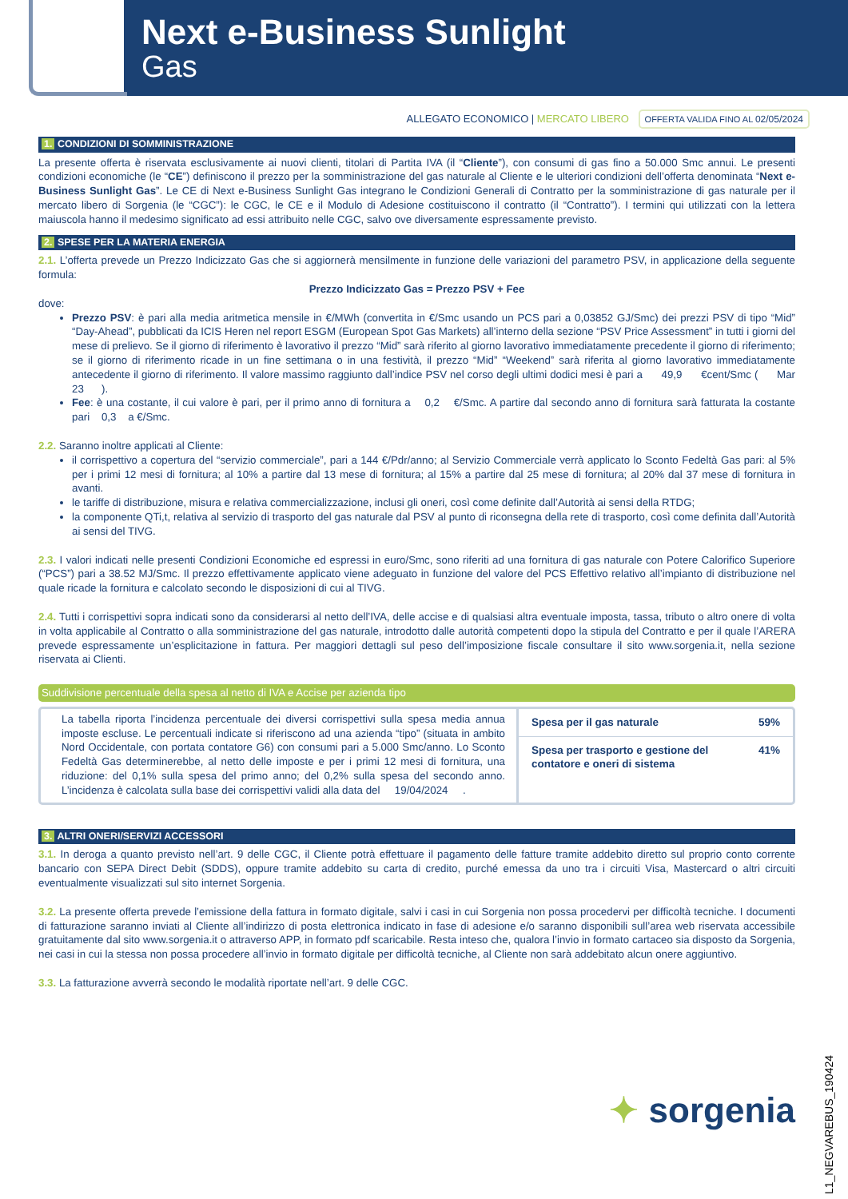Next e-Business Sunlight
Gas
ALLEGATO ECONOMICO | MERCATO LIBERO OFFERTA VALIDA FINO AL 02/05/2024
1. CONDIZIONI DI SOMMINISTRAZIONE
La presente offerta è riservata esclusivamente ai nuovi clienti, titolari di Partita IVA (il “Cliente”), con consumi di gas fino a 50.000 Smc annui. Le presenti condizioni economiche (le “CE”) definiscono il prezzo per la somministrazione del gas naturale al Cliente e le ulteriori condizioni dell’offerta denominata “Next e-Business Sunlight Gas”. Le CE di Next e-Business Sunlight Gas integrano le Condizioni Generali di Contratto per la somministrazione di gas naturale per il mercato libero di Sorgenia (le “CGC”): le CGC, le CE e il Modulo di Adesione costituiscono il contratto (il “Contratto”). I termini qui utilizzati con la lettera maiuscola hanno il medesimo significato ad essi attribuito nelle CGC, salvo ove diversamente espressamente previsto.
2. SPESE PER LA MATERIA ENERGIA
2.1. L’offerta prevede un Prezzo Indicizzato Gas che si aggiornerà mensilmente in funzione delle variazioni del parametro PSV, in applicazione della seguente formula:
Prezzo Indicizzato Gas = Prezzo PSV + Fee
dove:
Prezzo PSV: è pari alla media aritmetica mensile in €/MWh (convertita in €/Smc usando un PCS pari a 0,03852 GJ/Smc) dei prezzi PSV di tipo “Mid” “Day-Ahead”, pubblicati da ICIS Heren nel report ESGM (European Spot Gas Markets) all’interno della sezione “PSV Price Assessment” in tutti i giorni del mese di prelievo. Se il giorno di riferimento è lavorativo il prezzo “Mid” sarà riferito al giorno lavorativo immediatamente precedente il giorno di riferimento; se il giorno di riferimento ricade in un fine settimana o in una festività, il prezzo “Mid” “Weekend” sarà riferita al giorno lavorativo immediatamente antecedente il giorno di riferimento. Il valore massimo raggiunto dall’indice PSV nel corso degli ultimi dodici mesi è pari a 49,9 €cent/Smc ( Mar 23 ).
Fee: è una costante, il cui valore è pari, per il primo anno di fornitura a 0,2 €/Smc. A partire dal secondo anno di fornitura sarà fatturata la costante pari 0,3 a €/Smc.
2.2. Saranno inoltre applicati al Cliente:
il corrispettivo a copertura del “servizio commerciale”, pari a 144 €/Pdr/anno; al Servizio Commerciale verrà applicato lo Sconto Fedeltà Gas pari: al 5% per i primi 12 mesi di fornitura; al 10% a partire dal 13 mese di fornitura; al 15% a partire dal 25 mese di fornitura; al 20% dal 37 mese di fornitura in avanti.
le tariffe di distribuzione, misura e relativa commercializzazione, inclusi gli oneri, così come definite dall’Autorità ai sensi della RTDG;
la componente QTi,t, relativa al servizio di trasporto del gas naturale dal PSV al punto di riconsegna della rete di trasporto, così come definita dall’Autorità ai sensi del TIVG.
2.3. I valori indicati nelle presenti Condizioni Economiche ed espressi in euro/Smc, sono riferiti ad una fornitura di gas naturale con Potere Calorifico Superiore (“PCS”) pari a 38.52 MJ/Smc. Il prezzo effettivamente applicato viene adeguato in funzione del valore del PCS Effettivo relativo all’impianto di distribuzione nel quale ricade la fornitura e calcolato secondo le disposizioni di cui al TIVG.
2.4. Tutti i corrispettivi sopra indicati sono da considerarsi al netto dell’IVA, delle accise e di qualsiasi altra eventuale imposta, tassa, tributo o altro onere di volta in volta applicabile al Contratto o alla somministrazione del gas naturale, introdotto dalle autorità competenti dopo la stipula del Contratto e per il quale l’ARERA prevede espressamente un’esplicitazione in fattura. Per maggiori dettagli sul peso dell’imposizione fiscale consultare il sito www.sorgenia.it, nella sezione riservata ai Clienti.
Suddivisione percentuale della spesa al netto di IVA e Accise per azienda tipo
La tabella riporta l’incidenza percentuale dei diversi corrispettivi sulla spesa media annua imposte escluse. Le percentuali indicate si riferiscono ad una azienda “tipo” (situata in ambito Nord Occidentale, con portata contatore G6) con consumi pari a 5.000 Smc/anno. Lo Sconto Fedeltà Gas determinerebbe, al netto delle imposte e per i primi 12 mesi di fornitura, una riduzione: del 0,1% sulla spesa del primo anno; del 0,2% sulla spesa del secondo anno. L’incidenza è calcolata sulla base dei corrispettivi validi alla data del 19/04/2024 .
| Spesa per il gas naturale | 59% |
| Spesa per trasporto e gestione del contatore e oneri di sistema | 41% |
3. ALTRI ONERI/SERVIZI ACCESSORI
3.1. In deroga a quanto previsto nell’art. 9 delle CGC, il Cliente potrà effettuare il pagamento delle fatture tramite addebito diretto sul proprio conto corrente bancario con SEPA Direct Debit (SDDS), oppure tramite addebito su carta di credito, purché emessa da uno tra i circuiti Visa, Mastercard o altri circuiti eventualmente visualizzati sul sito internet Sorgenia.
3.2. La presente offerta prevede l’emissione della fattura in formato digitale, salvi i casi in cui Sorgenia non possa procedervi per difficoltà tecniche. I documenti di fatturazione saranno inviati al Cliente all’indirizzo di posta elettronica indicato in fase di adesione e/o saranno disponibili sull’area web riservata accessibile gratuitamente dal sito www.sorgenia.it o attraverso APP, in formato pdf scaricabile. Resta inteso che, qualora l’invio in formato cartaceo sia disposto da Sorgenia, nei casi in cui la stessa non possa procedere all’invio in formato digitale per difficoltà tecniche, al Cliente non sarà addebitato alcun onere aggiuntivo.
3.3. La fatturazione avverrà secondo le modalità riportate nell’art. 9 delle CGC.
✦ sorgenia
L1_NEGVAREBUS_190424